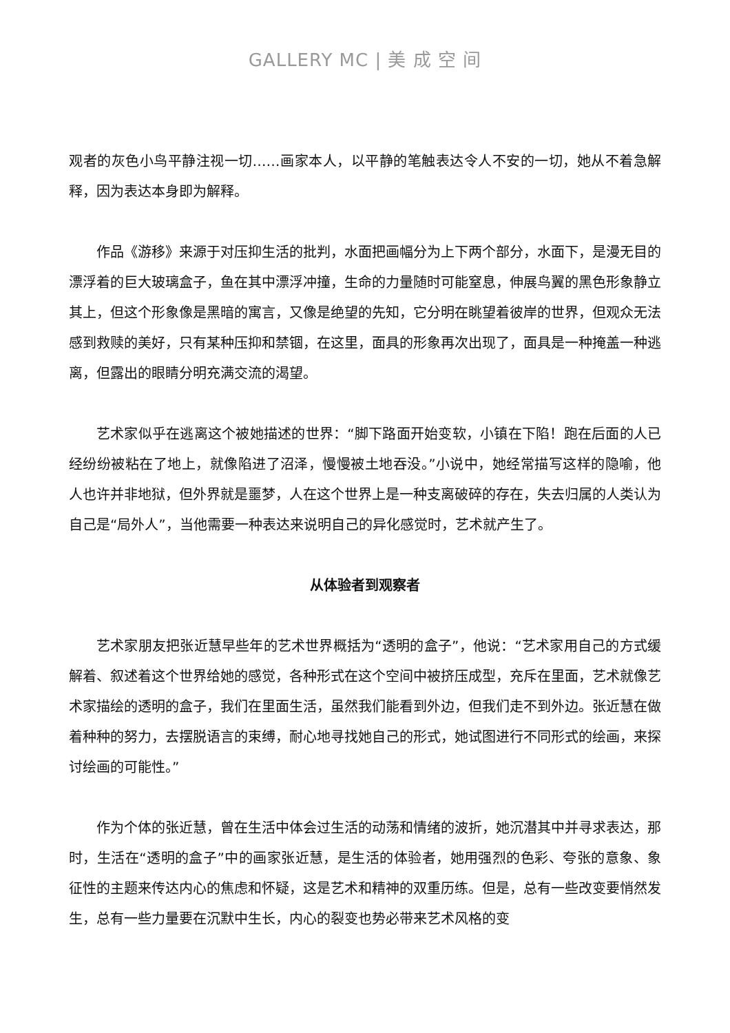GALLERY MC | 美 成 空 间
观者的灰色小鸟平静注视一切……画家本人，以平静的笔触表达令人不安的一切，她从不着急解释，因为表达本身即为解释。
作品《游移》来源于对压抑生活的批判，水面把画幅分为上下两个部分，水面下，是漫无目的漂浮着的巨大玻璃盒子，鱼在其中漂浮冲撞，生命的力量随时可能窒息，伸展鸟翼的黑色形象静立其上，但这个形象像是黑暗的寓言，又像是绝望的先知，它分明在眺望着彼岸的世界，但观众无法感到救赎的美好，只有某种压抑和禁锢，在这里，面具的形象再次出现了，面具是一种掩盖一种逃离，但露出的眼睛分明充满交流的渴望。
艺术家似乎在逃离这个被她描述的世界：“脚下路面开始变软，小镇在下陷！跑在后面的人已经纷纷被粘在了地上，就像陷进了沼泽，慢慢被土地吞没。”小说中，她经常描写这样的隐喻，他人也许并非地狱，但外界就是噩梦，人在这个世界上是一种支离破碎的存在，失去归属的人类认为自己是“局外人”，当他需要一种表达来说明自己的异化感觉时，艺术就产生了。
从体验者到观察者
艺术家朋友把张近慧早些年的艺术世界概括为“透明的盒子”，他说：“艺术家用自己的方式缓解着、叙述着这个世界给她的感觉，各种形式在这个空间中被挤压成型，充斥在里面，艺术就像艺术家描绘的透明的盒子，我们在里面生活，虽然我们能看到外边，但我们走不到外边。张近慧在做着种种的努力，去摆脱语言的束缚，耐心地寻找她自己的形式，她试图进行不同形式的绘画，来探讨绘画的可能性。”
作为个体的张近慧，曾在生活中体会过生活的动荡和情绪的波折，她沉潜其中并寻求表达，那时，生活在“透明的盒子”中的画家张近慧，是生活的体验者，她用强烈的色彩、夸张的意象、象征性的主题来传达内心的焦虑和怀疑，这是艺术和精神的双重历练。但是，总有一些改变要悄然发生，总有一些力量要在沉默中生长，内心的裂变也势必带来艺术风格的变